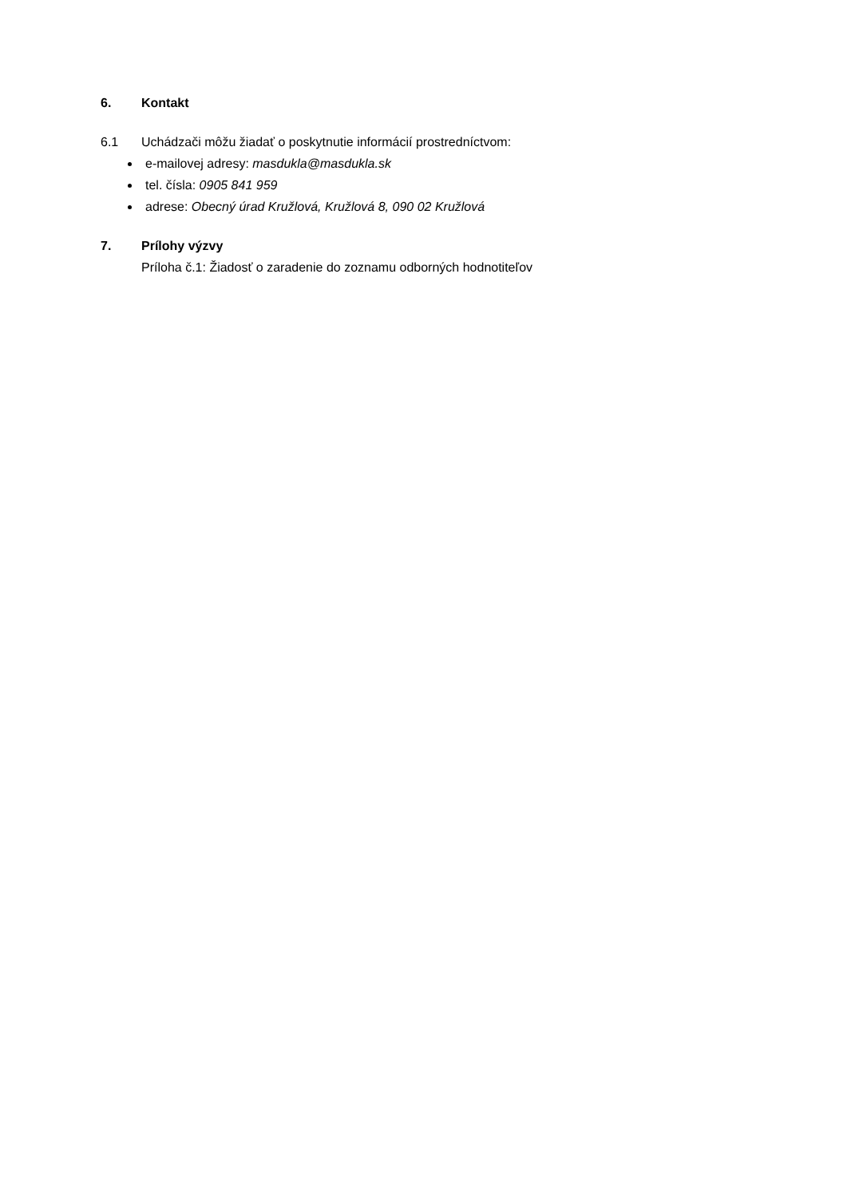6. Kontakt
6.1 Uchádzači môžu žiadať o poskytnutie informácií prostredníctvom:
e-mailovej adresy: masdukla@masdukla.sk
tel. čísla: 0905 841 959
adrese: Obecný úrad Kružlová, Kružlová 8, 090 02 Kružlová
7. Prílohy výzvy
Príloha č.1: Žiadosť o zaradenie do zoznamu odborných hodnotiteľov